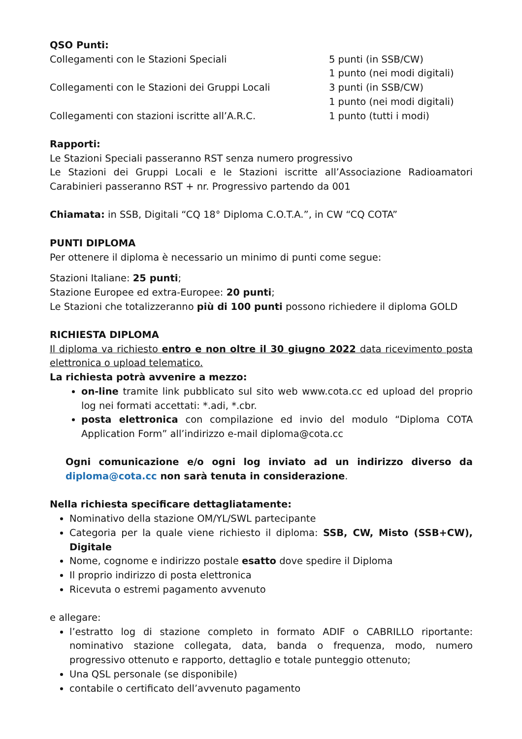QSO Punti:
| Collegamenti con le Stazioni Speciali | 5 punti (in SSB/CW) 1 punto (nei modi digitali) |
| Collegamenti con le Stazioni dei Gruppi Locali | 3 punti (in SSB/CW) 1 punto (nei modi digitali) |
| Collegamenti con stazioni iscritte all’A.R.C. | 1 punto (tutti i modi) |
Rapporti:
Le Stazioni Speciali passeranno RST senza numero progressivo
Le Stazioni dei Gruppi Locali e le Stazioni iscritte all’Associazione Radioamatori Carabinieri passeranno RST + nr. Progressivo partendo da 001
Chiamata: in SSB, Digitali “CQ 18° Diploma C.O.T.A.”, in CW “CQ COTA”
PUNTI DIPLOMA
Per ottenere il diploma è necessario un minimo di punti come segue:
Stazioni Italiane: 25 punti;
Stazione Europee ed extra-Europee: 20 punti;
Le Stazioni che totalizzeranno più di 100 punti possono richiedere il diploma GOLD
RICHIESTA DIPLOMA
Il diploma va richiesto entro e non oltre il 30 giugno 2022 data ricevimento posta elettronica o upload telematico.
La richiesta potrà avvenire a mezzo:
on-line tramite link pubblicato sul sito web www.cota.cc ed upload del proprio log nei formati accettati: *.adi, *.cbr.
posta elettronica con compilazione ed invio del modulo “Diploma COTA Application Form” all’indirizzo e-mail diploma@cota.cc
Ogni comunicazione e/o ogni log inviato ad un indirizzo diverso da diploma@cota.cc non sarà tenuta in considerazione.
Nella richiesta specificare dettagliatamente:
Nominativo della stazione OM/YL/SWL partecipante
Categoria per la quale viene richiesto il diploma: SSB, CW, Misto (SSB+CW), Digitale
Nome, cognome e indirizzo postale esatto dove spedire il Diploma
Il proprio indirizzo di posta elettronica
Ricevuta o estremi pagamento avvenuto
e allegare:
l’estratto log di stazione completo in formato ADIF o CABRILLO riportante: nominativo stazione collegata, data, banda o frequenza, modo, numero progressivo ottenuto e rapporto, dettaglio e totale punteggio ottenuto;
Una QSL personale (se disponibile)
contabile o certificato dell’avvenuto pagamento